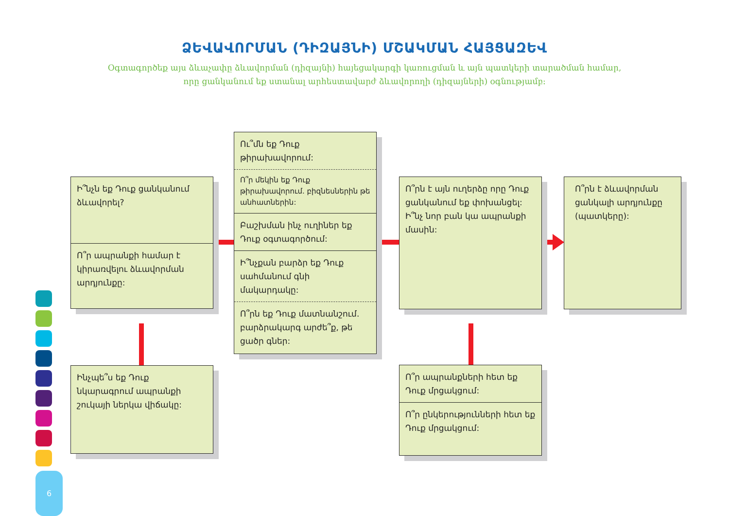ՁԵՎԱՎՈՐՄԱՆ (ԴԻԶԱՅՆԻ) ՄՇԱԿՄԱՆ ՀԱՅՑԱԶԵՎ
Օգտագործեք այս ձևաչափը ձևավորման (դիզայնի) հայեցակարգի կառուցման և այն պատկերի տարածման համար,
որը ցանկանում եք ստանալ արհեստավարժ ձևավորողի (դիզայների) օգնությամբ:
Ի՞նչն եք Դուք ցանկանում ձևավորել?
Ո՞ր ապրանքի համար է կիրառվելու ձևավորման արդյունքը:
Ինչպե՞ս եք Դուք նկարագրում ապրանքի շուկայի ներկա վիճակը:
Ու՞մն եք Դուք թիրախավորում:
Ո՞ր մեկին եք Դուք թիրախավորում. բիզնեսներին թե անհատներին:
Բաշխման ինչ ուղիներ եք Դուք օգտագործում:
Ի՞նչքան բարձր եք Դուք սահմանում գնի մակարդակը:
Ո՞րն եք Դուք մատնանշում. բարձրակարգ արժե՞ք, թե ցածր գներ:
Ո՞րն է այն ուղերձը որը Դուք ցանկանում եք փոխանցել:
Ի՞նչ նոր բան կա ապրանքի մասին:
Ո՞րն է ձևավորման ցանկալի արդյունքը (պատկերը):
Ո՞ր ապրանքների հետ եք Դուք մրցակցում:
Ո՞ր ընկերությունների հետ եք Դուք մրցակցում:
6